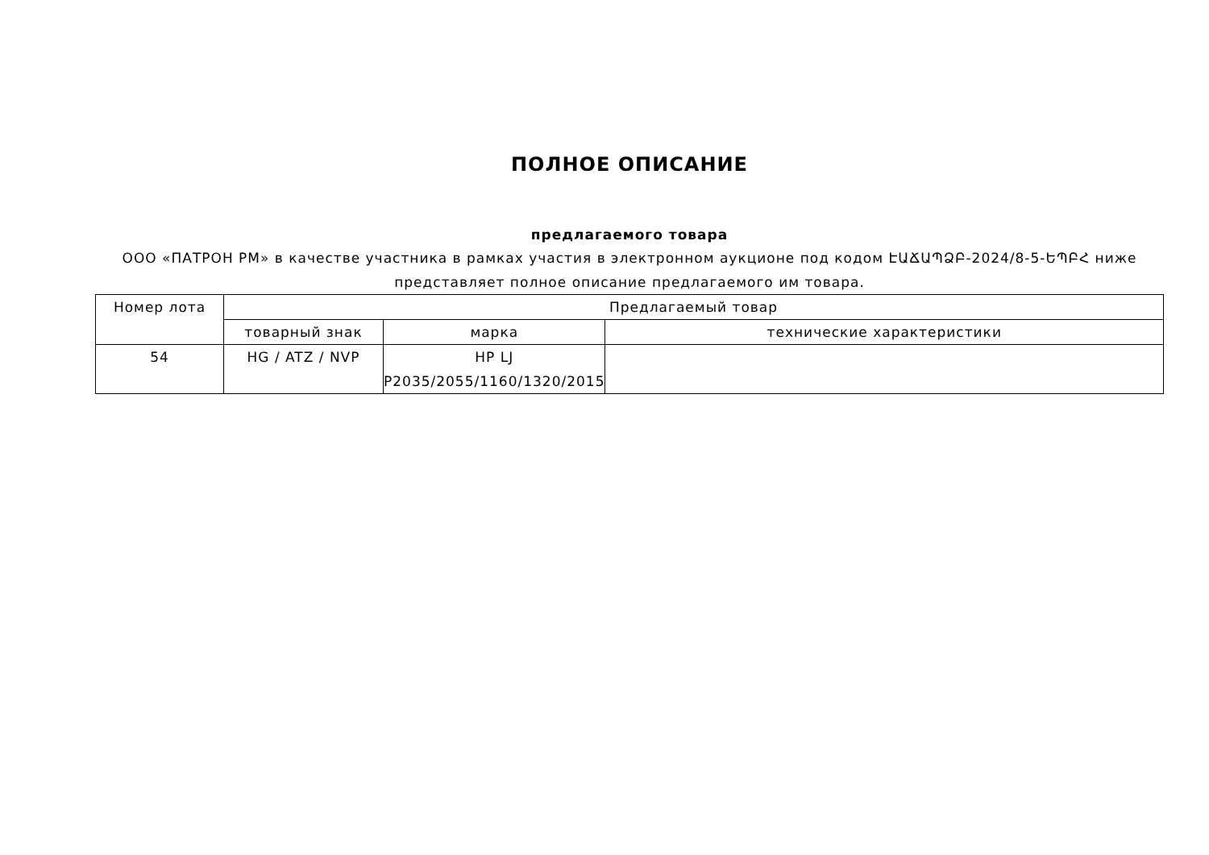ПОЛНОЕ ОПИСАНИЕ
предлагаемого товара
ООО «ПАТРОН РМ» в качестве участника в рамках участия в электронном аукционе под кодом ԷԱՃԱՊՁԲ-2024/8-5-ԵՊԲՀ ниже представляет полное описание предлагаемого им товара.
| Номер лота | Предлагаемый товар | | |
| --- | --- | --- | --- |
| | товарный знак | марка | технические характеристики |
| 54 | HG / ATZ / NVP | HP LJ P2035/2055/1160/1320/2015 | |